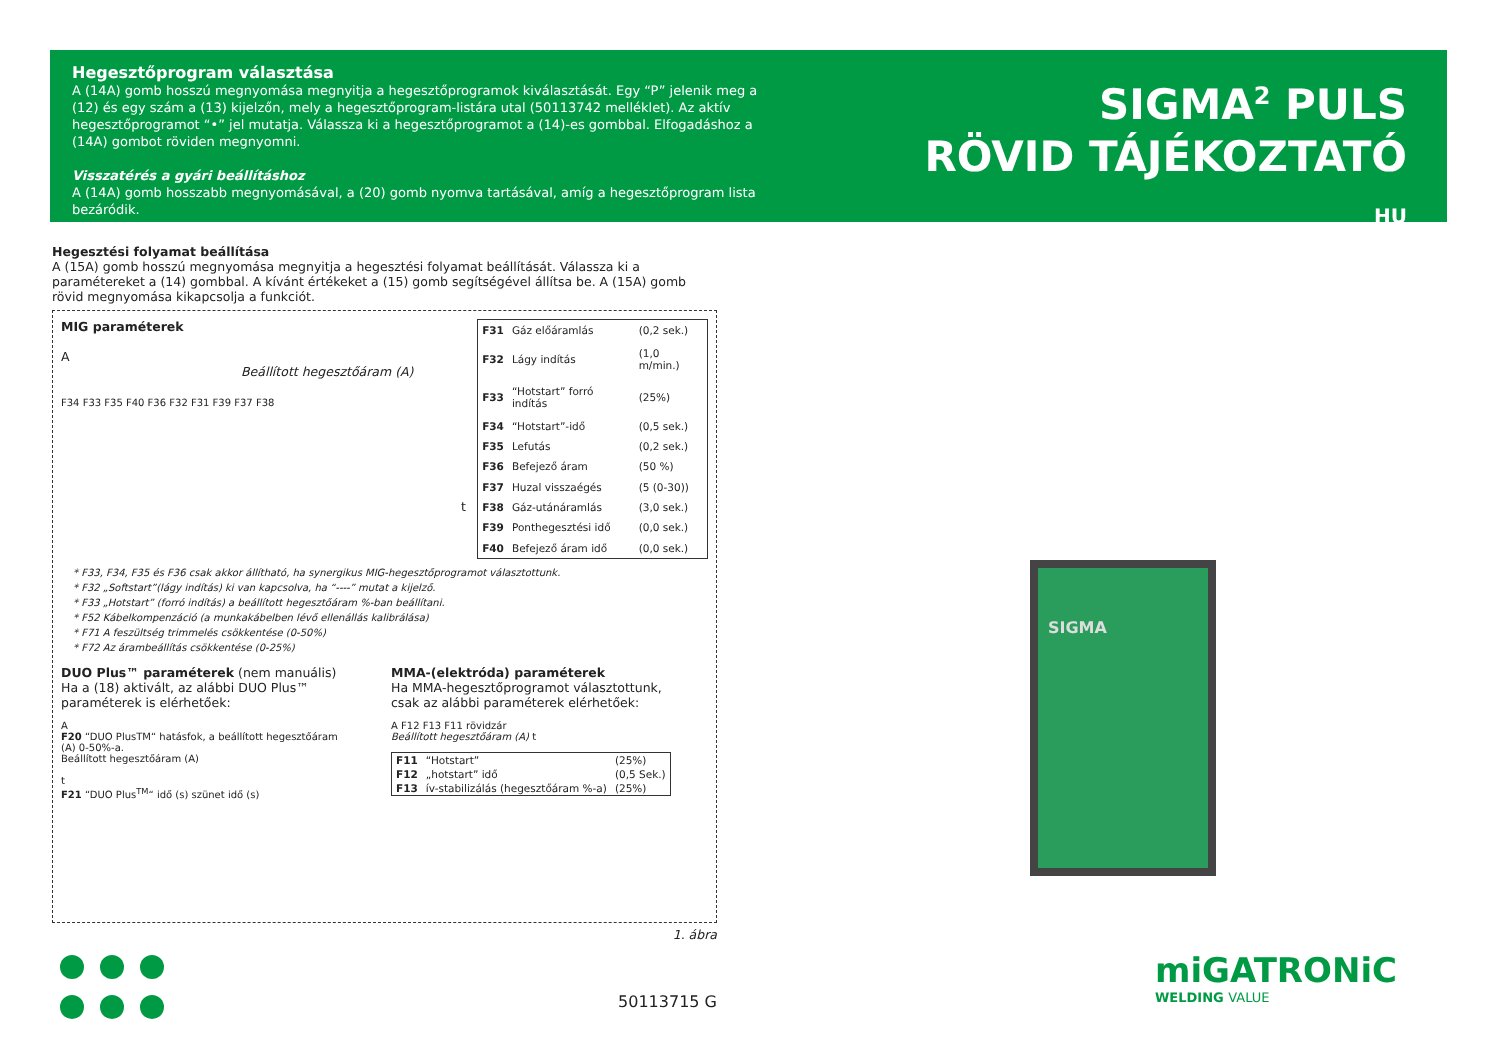Hegesztőprogram választása
A (14A) gomb hosszú megnyomása megnyitja a hegesztőprogramok kiválasztását. Egy “P” jelenik meg a (12) és egy szám a (13) kijelzőn, mely a hegesztőprogram-listára utal (50113742 melléklet). Az aktív hegesztőprogramot “•” jel mutatja. Válassza ki a hegesztőprogramot a (14)-es gombbal. Elfogadáshoz a (14A) gombot röviden megnyomni.
Visszatérés a gyári beállításhoz
A (14A) gomb hosszabb megnyomásával, a (20) gomb nyomva tartásával, amíg a hegesztőprogram lista bezáródik.
SIGMA<sup>2</sup> PULS
RÖVID TÁJÉKOZTATÓ
HU
Hegesztési folyamat beállítása
A (15A) gomb hosszú megnyomása megnyitja a hegesztési folyamat beállítását. Válassza ki a paramétereket a (14) gombbal. A kívánt értékeket a (15) gomb segítségével állítsa be. A (15A) gomb rövid megnyomása kikapcsolja a funkciót.
MIG paraméterek
A
Beállított hegesztőáram (A)
F34 F33 F35 F40 F36 F32 F31 F39 F37 F38
t
| F31 | Gáz előáramlás | (0,2 sek.) |
| F32 | Lágy indítás | (1,0 m/min.) |
| F33 | “Hotstart” forró indítás | (25%) |
| F34 | “Hotstart”-idő | (0,5 sek.) |
| F35 | Lefutás | (0,2 sek.) |
| F36 | Befejező áram | (50 %) |
| F37 | Huzal visszaégés | (5 (0-30)) |
| F38 | Gáz-utánáramlás | (3,0 sek.) |
| F39 | Ponthegesztési idő | (0,0 sek.) |
| F40 | Befejező áram idő | (0,0 sek.) |
* F33, F34, F35 és F36 csak akkor állítható, ha synergikus MIG-hegesztőprogramot választottunk.
* F32 „Softstart”(lágy indítás) ki van kapcsolva, ha “----” mutat a kijelző.
* F33 „Hotstart” (forró indítás) a beállított hegesztőáram %-ban beállítani.
* F52 Kábelkompenzáció (a munkakábelben lévő ellenállás kalibrálása)
* F71 A feszültség trimmelés csökkentése (0-50%)
* F72 Az árambeállítás csökkentése (0-25%)
DUO Plus™ paraméterek (nem manuális)
Ha a (18) aktivált, az alábbi DUO Plus™ paraméterek is elérhetőek:
A
F20 “DUO PlusTM“ hatásfok, a beállított hegesztőáram (A) 0-50%-a.
Beállított hegesztőáram (A)
t
F21 “DUO Plus<sup>TM</sup>“ idő (s) szünet idő (s)
MMA-(elektróda) paraméterek
Ha MMA-hegesztőprogramot választottunk, csak az alábbi paraméterek elérhetőek:
A F12 F13 F11 rövidzár
Beállított hegesztőáram (A) t
| F11 | “Hotstart” | (25%) |
| F12 | „hotstart” idő | (0,5 Sek.) |
| F13 | ív-stabilizálás (hegesztőáram %-a) | (25%) |
1. ábra
50113715 G
SIGMA
miGATRONiC
WELDING VALUE